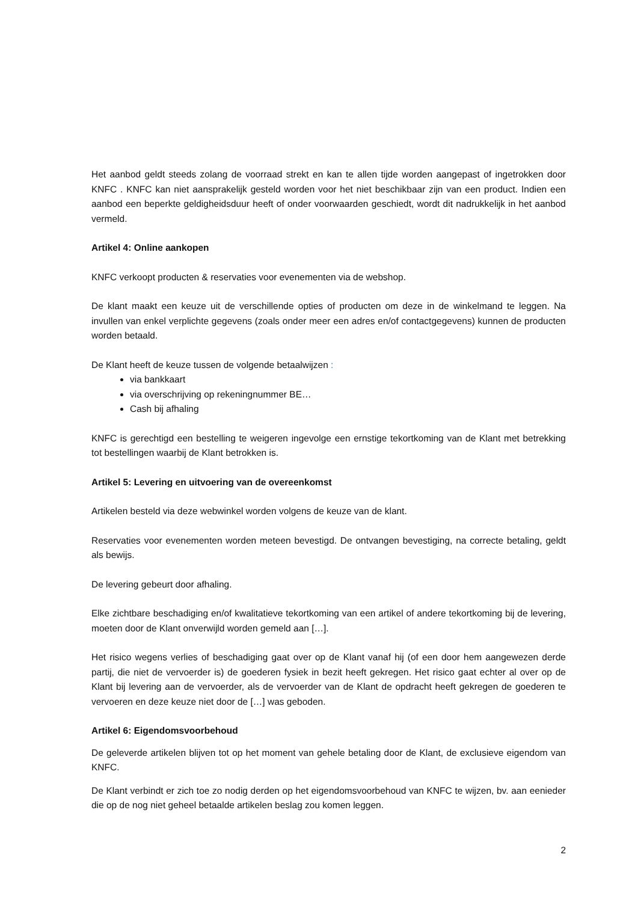Het aanbod geldt steeds zolang de voorraad strekt en kan te allen tijde worden aangepast of ingetrokken door KNFC . KNFC kan niet aansprakelijk gesteld worden voor het niet beschikbaar zijn van een product. Indien een aanbod een beperkte geldigheidsduur heeft of onder voorwaarden geschiedt, wordt dit nadrukkelijk in het aanbod vermeld.
Artikel 4: Online aankopen
KNFC verkoopt producten & reservaties voor evenementen via de webshop.
De klant maakt een keuze uit de verschillende opties of producten om deze in de winkelmand te leggen. Na invullen van enkel verplichte gegevens (zoals onder meer een adres en/of contactgegevens) kunnen de producten worden betaald.
De Klant heeft de keuze tussen de volgende betaalwijzen :
via bankkaart
via overschrijving op rekeningnummer BE…
Cash bij afhaling
KNFC is gerechtigd een bestelling te weigeren ingevolge een ernstige tekortkoming van de Klant met betrekking tot bestellingen waarbij de Klant betrokken is.
Artikel 5: Levering en uitvoering van de overeenkomst
Artikelen besteld via deze webwinkel worden volgens de keuze van de klant.
Reservaties voor evenementen worden meteen bevestigd. De ontvangen bevestiging, na correcte betaling, geldt als bewijs.
De levering gebeurt door afhaling.
Elke zichtbare beschadiging en/of kwalitatieve tekortkoming van een artikel of andere tekortkoming bij de levering, moeten door de Klant onverwijld worden gemeld aan […].
Het risico wegens verlies of beschadiging gaat over op de Klant vanaf hij (of een door hem aangewezen derde partij, die niet de vervoerder is) de goederen fysiek in bezit heeft gekregen. Het risico gaat echter al over op de Klant bij levering aan de vervoerder, als de vervoerder van de Klant de opdracht heeft gekregen de goederen te vervoeren en deze keuze niet door de […] was geboden.
Artikel 6: Eigendomsvoorbehoud
De geleverde artikelen blijven tot op het moment van gehele betaling door de Klant, de exclusieve eigendom van KNFC.
De Klant verbindt er zich toe zo nodig derden op het eigendomsvoorbehoud van KNFC te wijzen, bv. aan eenieder die op de nog niet geheel betaalde artikelen beslag zou komen leggen.
2